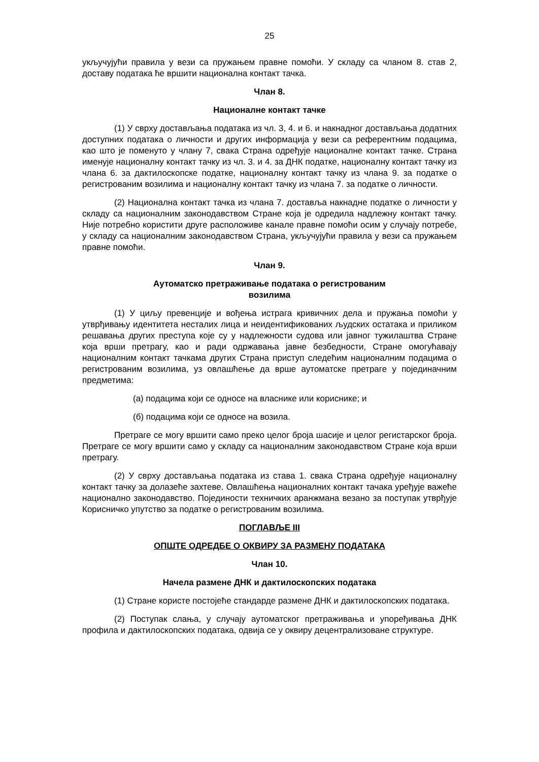25
укључујући правила у вези са пружањем правне помоћи. У складу са чланом 8. став 2, доставу података ће вршити национална контакт тачка.
Члан 8.
Националне контакт тачке
(1) У сврху достављања података из чл. 3, 4. и 6. и накнадног достављања додатних доступних података о личности и других информација у вези са референтним подацима, као што је поменуто у члану 7, свака Страна одређује националне контакт тачке. Страна именује националну контакт тачку из чл. 3. и 4. за ДНК податке, националну контакт тачку из члана 6. за дактилоскопске податке, националну контакт тачку из члана 9. за податке о регистрованим возилима и националну контакт тачку из члана 7. за податке о личности.
(2) Национална контакт тачка из члана 7. доставља накнадне податке о личности у складу са националним законодавством Стране која је одредила надлежну контакт тачку. Није потребно користити друге расположиве канале правне помоћи осим у случају потребе, у складу са националним законодавством Страна, укључујући правила у вези са пружањем правне помоћи.
Члан 9.
Аутоматско претраживање података о регистрованим
возилима
(1) У циљу превенције и вођења истрага кривичних дела и пружања помоћи у утврђивању идентитета несталих лица и неидентификованих људских остатака и приликом решавања других преступа које су у надлежности судова или јавног тужилаштва Стране која врши претрагу, као и ради одржавања јавне безбедности, Стране омогућавају националним контакт тачкама других Страна приступ следећим националним подацима о регистрованим возилима, уз овлашћење да врше аутоматске претраге у појединачним предметима:
(а) подацима који се односе на власнике или кориснике; и
(б) подацима који се односе на возила.
Претраге се могу вршити само преко целог броја шасије и целог регистарског броја. Претраге се могу вршити само у складу са националним законодавством Стране која врши претрагу.
(2) У сврху достављања података из става 1. свака Страна одређује националну контакт тачку за долазеће захтеве. Овлашћења националних контакт тачака уређује важеће национално законодавство. Појединости техничких аранжмана везано за поступак утврђује Корисничко упутство за податке о регистрованим возилима.
ПОГЛАВЉЕ III
ОПШТЕ ОДРЕДБЕ О ОКВИРУ ЗА РАЗМЕНУ ПОДАТАКА
Члан 10.
Начела размене ДНК и дактилоскопских података
(1) Стране користе постојеће стандарде размене ДНК и дактилоскопских података.
(2) Поступак слања, у случају аутоматског претраживања и упоређивања ДНК профила и дактилоскопских података, одвија се у оквиру децентрализоване структуре.